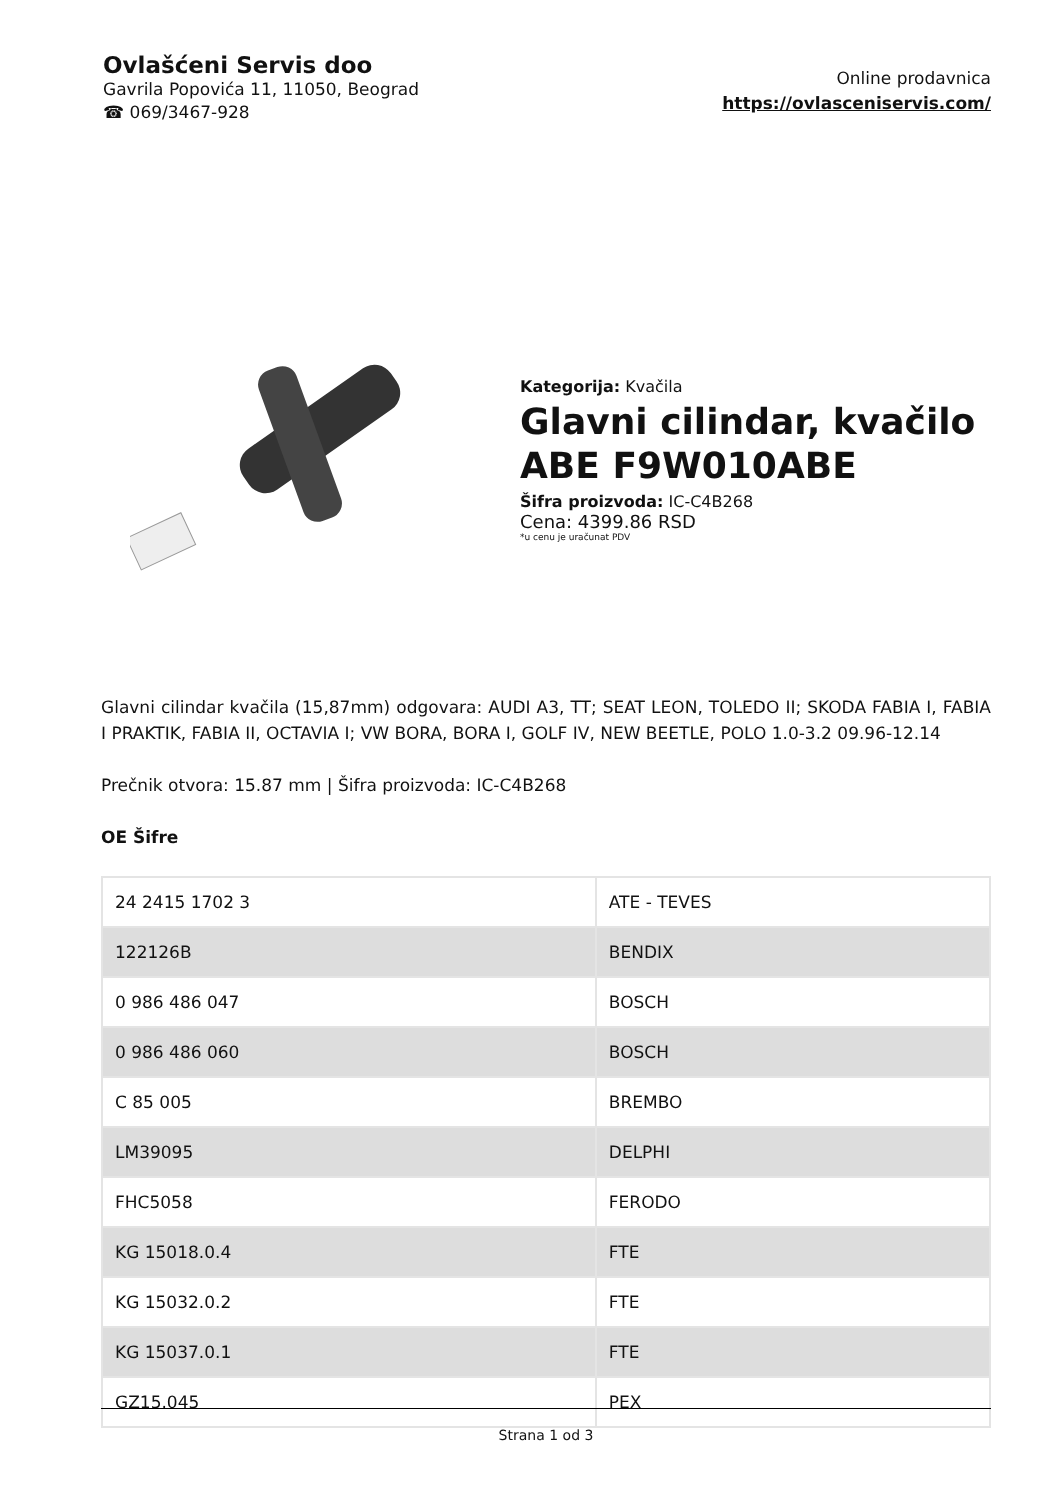Ovlašćeni Servis doo
Gavrila Popovića 11, 11050, Beograd
☎ 069/3467-928
Online prodavnica
https://ovlasceniservis.com/
Kategorija: Kvačila
Glavni cilindar, kvačilo ABE F9W010ABE
Šifra proizvoda: IC-C4B268
Cena: 4399.86 RSD
*u cenu je uračunat PDV
Glavni cilindar kvačila (15,87mm) odgovara: AUDI A3, TT; SEAT LEON, TOLEDO II; SKODA FABIA I, FABIA I PRAKTIK, FABIA II, OCTAVIA I; VW BORA, BORA I, GOLF IV, NEW BEETLE, POLO 1.0-3.2 09.96-12.14
Prečnik otvora: 15.87 mm | Šifra proizvoda: IC-C4B268
OE Šifre
| 24 2415 1702 3 | ATE - TEVES |
| 122126B | BENDIX |
| 0 986 486 047 | BOSCH |
| 0 986 486 060 | BOSCH |
| C 85 005 | BREMBO |
| LM39095 | DELPHI |
| FHC5058 | FERODO |
| KG 15018.0.4 | FTE |
| KG 15032.0.2 | FTE |
| KG 15037.0.1 | FTE |
| GZ15.045 | PEX |
Strana 1 od 3